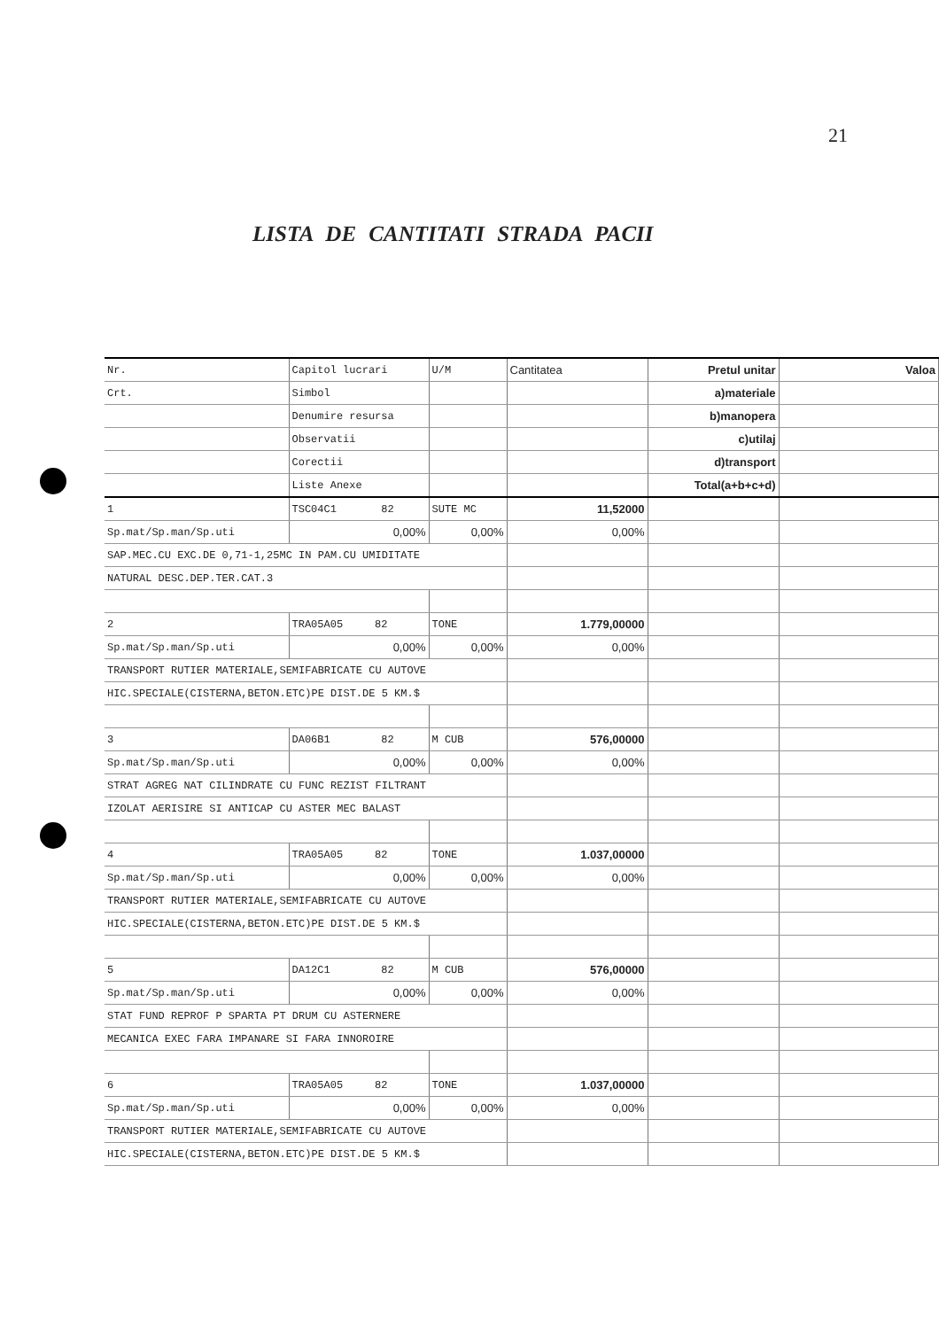21
LISTA DE CANTITATI STRADA PACII
| Nr. | Capitol lucrari | U/M | Cantitatea | Pretul unitar | Valoa |
| Crt. | Simbol | | | a)materiale | |
| | Denumire resursa | | | b)manopera | |
| | Observatii | | | c)utilaj | |
| | Corectii | | | d)transport | |
| | Liste Anexe | | | Total(a+b+c+d) | |
| 1 | TSC04C1 82 | SUTE MC | 11,52000 | | |
| Sp.mat/Sp.man/Sp.uti | 0,00% | 0,00% | 0,00% | | |
| SAP.MEC.CU EXC.DE 0,71-1,25MC IN PAM.CU UMIDITATE | | | | | |
| NATURAL DESC.DEP.TER.CAT.3 | | | | | |
| 2 | TRA05A05 82 | TONE | 1.779,00000 | | |
| Sp.mat/Sp.man/Sp.uti | 0,00% | 0,00% | 0,00% | | |
| TRANSPORT RUTIER MATERIALE,SEMIFABRICATE CU AUTOVE | | | | | |
| HIC.SPECIALE(CISTERNA,BETON.ETC)PE DIST.DE 5 KM.$ | | | | | |
| 3 | DA06B1 82 | M CUB | 576,00000 | | |
| Sp.mat/Sp.man/Sp.uti | 0,00% | 0,00% | 0,00% | | |
| STRAT AGREG NAT CILINDRATE CU FUNC REZIST FILTRANT | | | | | |
| IZOLAT AERISIRE SI ANTICAP CU ASTER MEC BALAST | | | | | |
| 4 | TRA05A05 82 | TONE | 1.037,00000 | | |
| Sp.mat/Sp.man/Sp.uti | 0,00% | 0,00% | 0,00% | | |
| TRANSPORT RUTIER MATERIALE,SEMIFABRICATE CU AUTOVE | | | | | |
| HIC.SPECIALE(CISTERNA,BETON.ETC)PE DIST.DE 5 KM.$ | | | | | |
| 5 | DA12C1 82 | M CUB | 576,00000 | | |
| Sp.mat/Sp.man/Sp.uti | 0,00% | 0,00% | 0,00% | | |
| STAT FUND REPROF P SPARTA PT DRUM CU ASTERNERE | | | | | |
| MECANICA EXEC FARA IMPANARE SI FARA INNOROIRE | | | | | |
| 6 | TRA05A05 82 | TONE | 1.037,00000 | | |
| Sp.mat/Sp.man/Sp.uti | 0,00% | 0,00% | 0,00% | | |
| TRANSPORT RUTIER MATERIALE,SEMIFABRICATE CU AUTOVE | | | | | |
| HIC.SPECIALE(CISTERNA,BETON.ETC)PE DIST.DE 5 KM.$ | | | | | |